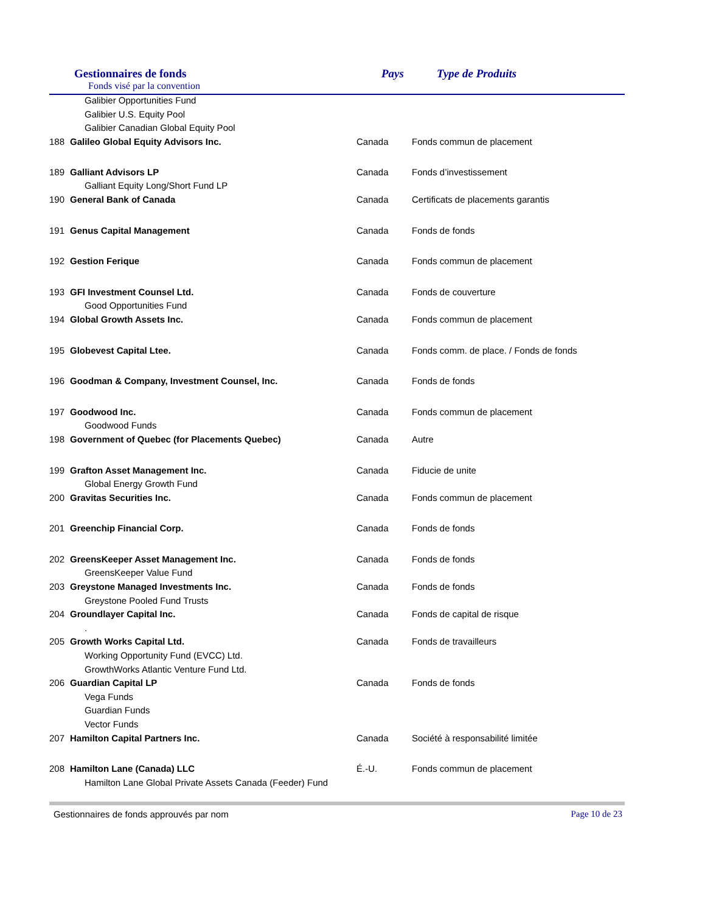Gestionnaires de fonds
Fonds visé par la convention
Pays Type de Produits
| Galibier Opportunities Fund | | | |
| Galibier U.S. Equity Pool | | | |
| Galibier Canadian Global Equity Pool | | | |
| 188 | Galileo Global Equity Advisors Inc. | Canada | Fonds commun de placement |
| 189 | Galliant Advisors LP | Canada | Fonds d’investissement |
| Galliant Equity Long/Short Fund LP | | | |
| 190 | General Bank of Canada | Canada | Certificats de placements garantis |
| 191 | Genus Capital Management | Canada | Fonds de fonds |
| 192 | Gestion Ferique | Canada | Fonds commun de placement |
| 193 | GFI Investment Counsel Ltd. | Canada | Fonds de couverture |
| Good Opportunities Fund | | | |
| 194 | Global Growth Assets Inc. | Canada | Fonds commun de placement |
| 195 | Globevest Capital Ltee. | Canada | Fonds comm. de place. / Fonds de fonds |
| 196 | Goodman & Company, Investment Counsel, Inc. | Canada | Fonds de fonds |
| 197 | Goodwood Inc. | Canada | Fonds commun de placement |
| Goodwood Funds | | | |
| 198 | Government of Quebec (for Placements Quebec) | Canada | Autre |
| 199 | Grafton Asset Management Inc. | Canada | Fiducie de unite |
| Global Energy Growth Fund | | | |
| 200 | Gravitas Securities Inc. | Canada | Fonds commun de placement |
| 201 | Greenchip Financial Corp. | Canada | Fonds de fonds |
| 202 | GreensKeeper Asset Management Inc. | Canada | Fonds de fonds |
| GreensKeeper Value Fund | | | |
| 203 | Greystone Managed Investments Inc. | Canada | Fonds de fonds |
| Greystone Pooled Fund Trusts | | | |
| 204 | Groundlayer Capital Inc. | Canada | Fonds de capital de risque |
| . | | | |
| 205 | Growth Works Capital Ltd. | Canada | Fonds de travailleurs |
| Working Opportunity Fund (EVCC) Ltd. | | | |
| GrowthWorks Atlantic Venture Fund Ltd. | | | |
| 206 | Guardian Capital LP | Canada | Fonds de fonds |
| Vega Funds | | | |
| Guardian Funds | | | |
| Vector Funds | | | |
| 207 | Hamilton Capital Partners Inc. | Canada | Société à responsabilité limitée |
| 208 | Hamilton Lane (Canada) LLC | É.-U. | Fonds commun de placement |
| Hamilton Lane Global Private Assets Canada (Feeder) Fund | | | |
Gestionnaires de fonds approuvés par nom Page 10 de 23